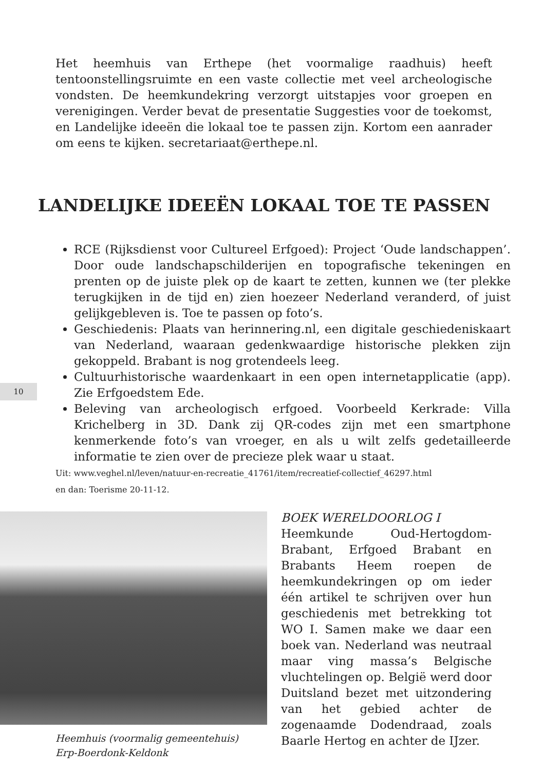Het heemhuis van Erthepe (het voormalige raadhuis) heeft tentoonstellingsruimte en een vaste collectie met veel archeologische vondsten. De heemkundekring verzorgt uitstapjes voor groepen en verenigingen. Verder bevat de presentatie Suggesties voor de toekomst, en Landelijke ideeën die lokaal toe te passen zijn. Kortom een aanrader om eens te kijken. secretariaat@erthepe.nl.
LANDELIJKE IDEEËN LOKAAL TOE TE PASSEN
RCE (Rijksdienst voor Cultureel Erfgoed): Project ‘Oude landschappen’. Door oude landschapschilderijen en topografische tekeningen en prenten op de juiste plek op de kaart te zetten, kunnen we (ter plekke terugkijken in de tijd en) zien hoezeer Nederland veranderd, of juist gelijkgebleven is. Toe te passen op foto’s.
Geschiedenis: Plaats van herinnering.nl, een digitale geschiedeniskaart van Nederland, waaraan gedenkwaardige historische plekken zijn gekoppeld. Brabant is nog grotendeels leeg.
Cultuurhistorische waardenkaart in een open internetapplicatie (app). Zie Erfgoedstem Ede.
Beleving van archeologisch erfgoed. Voorbeeld Kerkrade: Villa Krichelberg in 3D. Dank zij QR-codes zijn met een smartphone kenmerkende foto’s van vroeger, en als u wilt zelfs gedetailleerde informatie te zien over de precieze plek waar u staat.
Uit: www.veghel.nl/leven/natuur-en-recreatie_41761/item/recreatief-collectief_46297.html
en dan: Toerisme 20-11-12.
10
Heemhuis (voormalig gemeentehuis)
Erp-Boerdonk-Keldonk
BOEK WERELDOORLOG I
Heemkunde Oud-Hertogdom-Brabant, Erfgoed Brabant en Brabants Heem roepen de heemkundekringen op om ieder één artikel te schrijven over hun geschiedenis met betrekking tot WO I. Samen make we daar een boek van. Nederland was neutraal maar ving massa’s Belgische vluchtelingen op. België werd door Duitsland bezet met uitzondering van het gebied achter de zogenaamde Dodendraad, zoals Baarle Hertog en achter de IJzer.